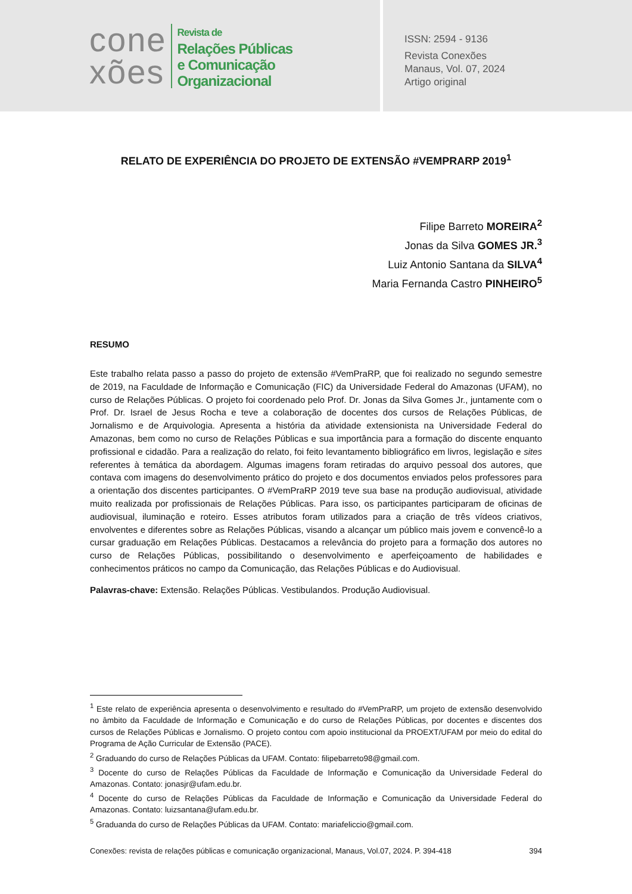cone
xões
Revista de
Relações Públicas
e Comunicação
Organizacional
ISSN: 2594 - 9136
Revista Conexões
Manaus, Vol. 07, 2024
Artigo original
RELATO DE EXPERIÊNCIA DO PROJETO DE EXTENSÃO #VEMPRARP 2019<sup>1</sup>
Filipe Barreto MOREIRA<sup>2</sup>
Jonas da Silva GOMES JR.<sup>3</sup>
Luiz Antonio Santana da SILVA<sup>4</sup>
Maria Fernanda Castro PINHEIRO<sup>5</sup>
RESUMO
Este trabalho relata passo a passo do projeto de extensão #VemPraRP, que foi realizado no segundo semestre de 2019, na Faculdade de Informação e Comunicação (FIC) da Universidade Federal do Amazonas (UFAM), no curso de Relações Públicas. O projeto foi coordenado pelo Prof. Dr. Jonas da Silva Gomes Jr., juntamente com o Prof. Dr. Israel de Jesus Rocha e teve a colaboração de docentes dos cursos de Relações Públicas, de Jornalismo e de Arquivologia. Apresenta a história da atividade extensionista na Universidade Federal do Amazonas, bem como no curso de Relações Públicas e sua importância para a formação do discente enquanto profissional e cidadão. Para a realização do relato, foi feito levantamento bibliográfico em livros, legislação e sites referentes à temática da abordagem. Algumas imagens foram retiradas do arquivo pessoal dos autores, que contava com imagens do desenvolvimento prático do projeto e dos documentos enviados pelos professores para a orientação dos discentes participantes. O #VemPraRP 2019 teve sua base na produção audiovisual, atividade muito realizada por profissionais de Relações Públicas. Para isso, os participantes participaram de oficinas de audiovisual, iluminação e roteiro. Esses atributos foram utilizados para a criação de três vídeos criativos, envolventes e diferentes sobre as Relações Públicas, visando a alcançar um público mais jovem e convencê-lo a cursar graduação em Relações Públicas. Destacamos a relevância do projeto para a formação dos autores no curso de Relações Públicas, possibilitando o desenvolvimento e aperfeiçoamento de habilidades e conhecimentos práticos no campo da Comunicação, das Relações Públicas e do Audiovisual.
Palavras-chave: Extensão. Relações Públicas. Vestibulandos. Produção Audiovisual.
<sup>1</sup> Este relato de experiência apresenta o desenvolvimento e resultado do #VemPraRP, um projeto de extensão desenvolvido no âmbito da Faculdade de Informação e Comunicação e do curso de Relações Públicas, por docentes e discentes dos cursos de Relações Públicas e Jornalismo. O projeto contou com apoio institucional da PROEXT/UFAM por meio do edital do Programa de Ação Curricular de Extensão (PACE).
<sup>2</sup> Graduando do curso de Relações Públicas da UFAM. Contato: filipebarreto98@gmail.com.
<sup>3</sup> Docente do curso de Relações Públicas da Faculdade de Informação e Comunicação da Universidade Federal do Amazonas. Contato: jonasjr@ufam.edu.br.
<sup>4</sup> Docente do curso de Relações Públicas da Faculdade de Informação e Comunicação da Universidade Federal do Amazonas. Contato: luizsantana@ufam.edu.br.
<sup>5</sup> Graduanda do curso de Relações Públicas da UFAM. Contato: mariafeliccio@gmail.com.
Conexões: revista de relações públicas e comunicação organizacional, Manaus, Vol.07, 2024. P. 394-418 394